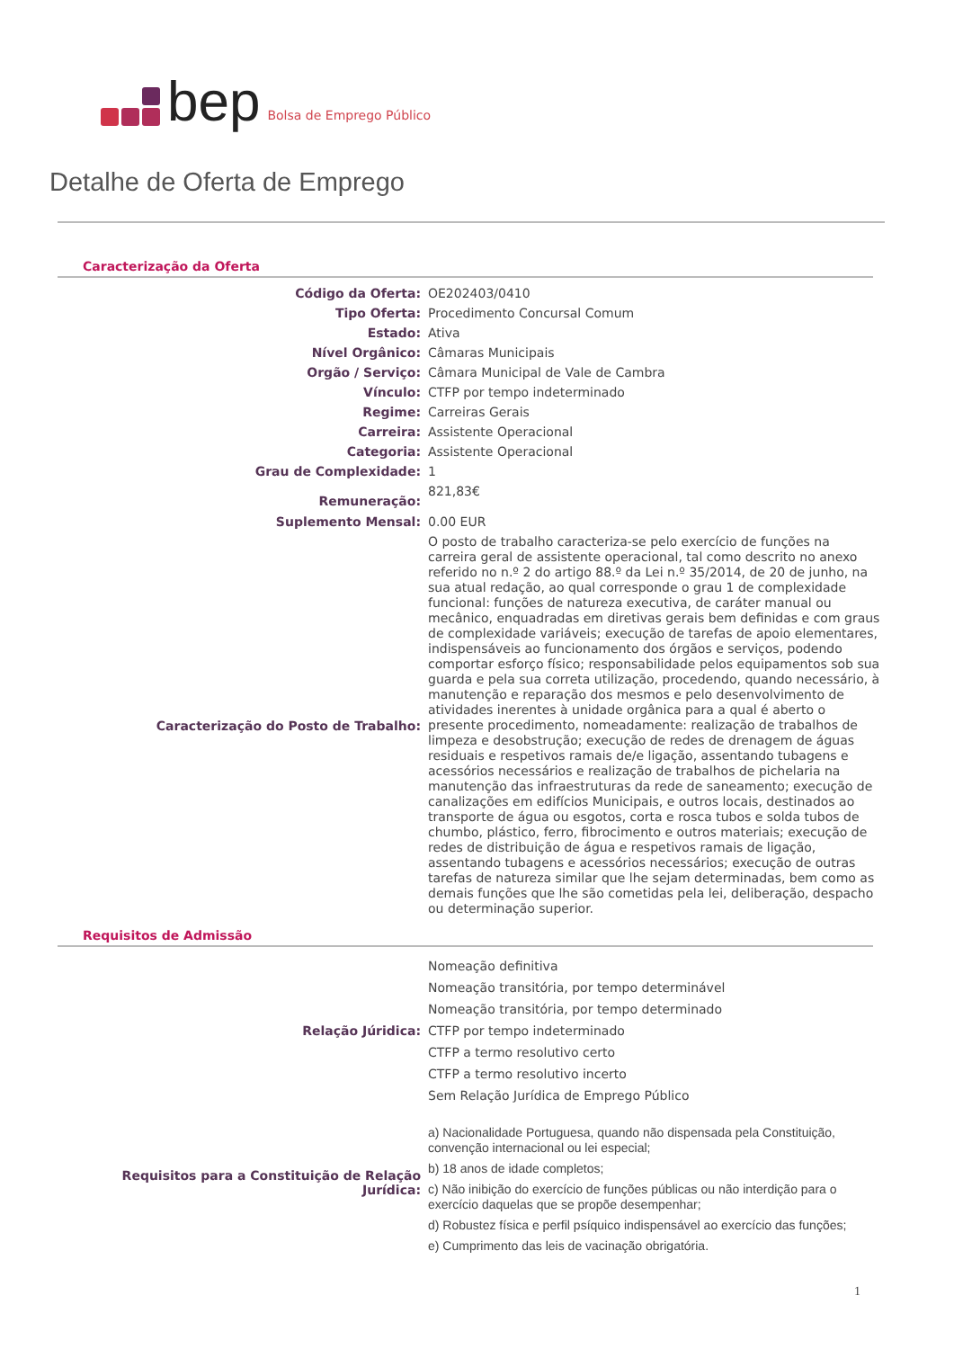bep Bolsa de Emprego Público
Detalhe de Oferta de Emprego
Caracterização da Oferta
| Código da Oferta: | OE202403/0410 |
| Tipo Oferta: | Procedimento Concursal Comum |
| Estado: | Ativa |
| Nível Orgânico: | Câmaras Municipais |
| Orgão / Serviço: | Câmara Municipal de Vale de Cambra |
| Vínculo: | CTFP por tempo indeterminado |
| Regime: | Carreiras Gerais |
| Carreira: | Assistente Operacional |
| Categoria: | Assistente Operacional |
| Grau de Complexidade: | 1 |
| Remuneração: | 821,83€ |
| Suplemento Mensal: | 0.00 EUR |
| Caracterização do Posto de Trabalho: | O posto de trabalho caracteriza-se pelo exercício de funções na carreira geral de assistente operacional, tal como descrito no anexo referido no n.º 2 do artigo 88.º da Lei n.º 35/2014, de 20 de junho, na sua atual redação, ao qual corresponde o grau 1 de complexidade funcional: funções de natureza executiva, de caráter manual ou mecânico, enquadradas em diretivas gerais bem definidas e com graus de complexidade variáveis; execução de tarefas de apoio elementares, indispensáveis ao funcionamento dos órgãos e serviços, podendo comportar esforço físico; responsabilidade pelos equipamentos sob sua guarda e pela sua correta utilização, procedendo, quando necessário, à manutenção e reparação dos mesmos e pelo desenvolvimento de atividades inerentes à unidade orgânica para a qual é aberto o presente procedimento, nomeadamente: realização de trabalhos de limpeza e desobstrução; execução de redes de drenagem de águas residuais e respetivos ramais de/e ligação, assentando tubagens e acessórios necessários e realização de trabalhos de pichelaria na manutenção das infraestruturas da rede de saneamento; execução de canalizações em edifícios Municipais, e outros locais, destinados ao transporte de água ou esgotos, corta e rosca tubos e solda tubos de chumbo, plástico, ferro, fibrocimento e outros materiais; execução de redes de distribuição de água e respetivos ramais de ligação, assentando tubagens e acessórios necessários; execução de outras tarefas de natureza similar que lhe sejam determinadas, bem como as demais funções que lhe são cometidas pela lei, deliberação, despacho ou determinação superior. |
Requisitos de Admissão
| Relação Júridica: | Nomeação definitiva Nomeação transitória, por tempo determinável Nomeação transitória, por tempo determinado CTFP por tempo indeterminado CTFP a termo resolutivo certo CTFP a termo resolutivo incerto Sem Relação Jurídica de Emprego Público |
| Requisitos para a Constituição de Relação Jurídica: | a) Nacionalidade Portuguesa, quando não dispensada pela Constituição, convenção internacional ou lei especial; b) 18 anos de idade completos; c) Não inibição do exercício de funções públicas ou não interdição para o exercício daquelas que se propõe desempenhar; d) Robustez física e perfil psíquico indispensável ao exercício das funções; e) Cumprimento das leis de vacinação obrigatória. |
1